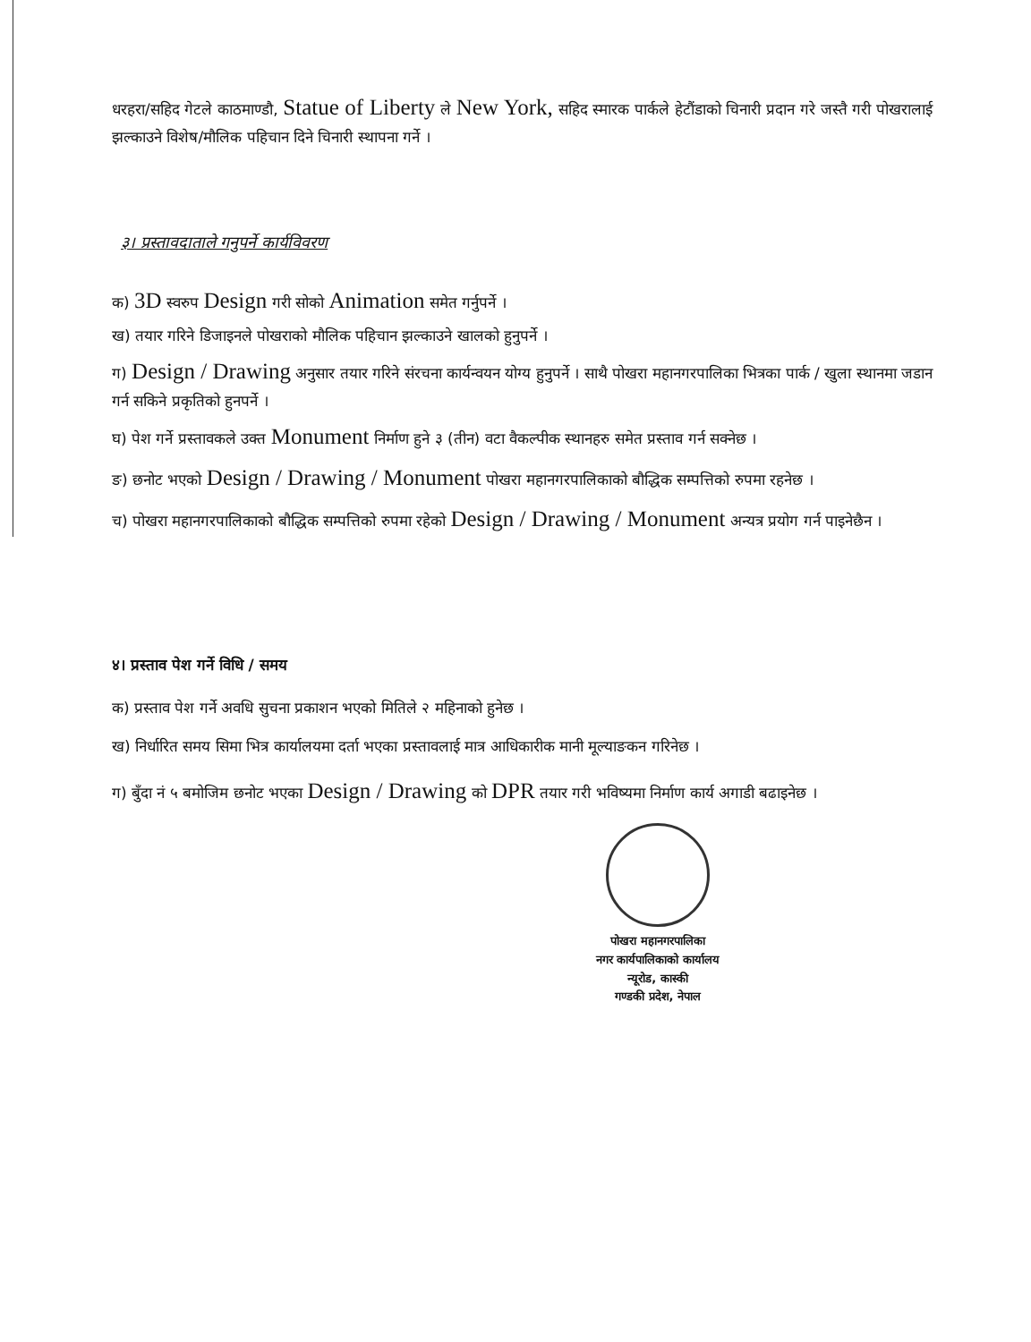धरहरा/सहिद गेटले काठमाण्डौ, Statue of Liberty ले New York, सहिद स्मारक पार्कले हेटौंडाको चिनारी प्रदान गरे जस्तै गरी पोखरालाई झल्काउने विशेष/मौलिक पहिचान दिने चिनारी स्थापना गर्ने ।
३। प्रस्तावदाताले गनुपर्ने कार्यविवरण
क) 3D स्वरुप Design गरी सोको Animation समेत गर्नुपर्ने ।
ख) तयार गरिने डिजाइनले पोखराको मौलिक पहिचान झल्काउने खालको हुनुपर्ने ।
ग) Design / Drawing अनुसार तयार गरिने संरचना कार्यन्वयन योग्य हुनुपर्ने । साथै पोखरा महानगरपालिका भित्रका पार्क / खुला स्थानमा जडान गर्न सकिने प्रकृतिको हुनपर्ने ।
घ) पेश गर्ने प्रस्तावकले उक्त Monument निर्माण हुने ३ (तीन) वटा वैकल्पीक स्थानहरु समेत प्रस्ताव गर्न सक्नेछ ।
ङ) छनोट भएको Design / Drawing / Monument पोखरा महानगरपालिकाको बौद्धिक सम्पत्तिको रुपमा रहनेछ ।
च) पोखरा महानगरपालिकाको बौद्धिक सम्पत्तिको रुपमा रहेको Design / Drawing / Monument अन्यत्र प्रयोग गर्न पाइनेछैन ।
४। प्रस्ताव पेश गर्ने विधि / समय
क) प्रस्ताव पेश गर्ने अवधि सुचना प्रकाशन भएको मितिले २ महिनाको हुनेछ ।
ख) निर्धारित समय सिमा भित्र कार्यालयमा दर्ता भएका प्रस्तावलाई मात्र आधिकारीक मानी मूल्याङकन गरिनेछ ।
ग) बुँदा नं ५ बमोजिम छनोट भएका Design / Drawing को DPR तयार गरी भविष्यमा निर्माण कार्य अगाडी बढाइनेछ ।
पोखरा महानगरपालिका
नगर कार्यपालिकाको कार्यालय
न्यूरोड, कास्की
गण्डकी प्रदेश, नेपाल